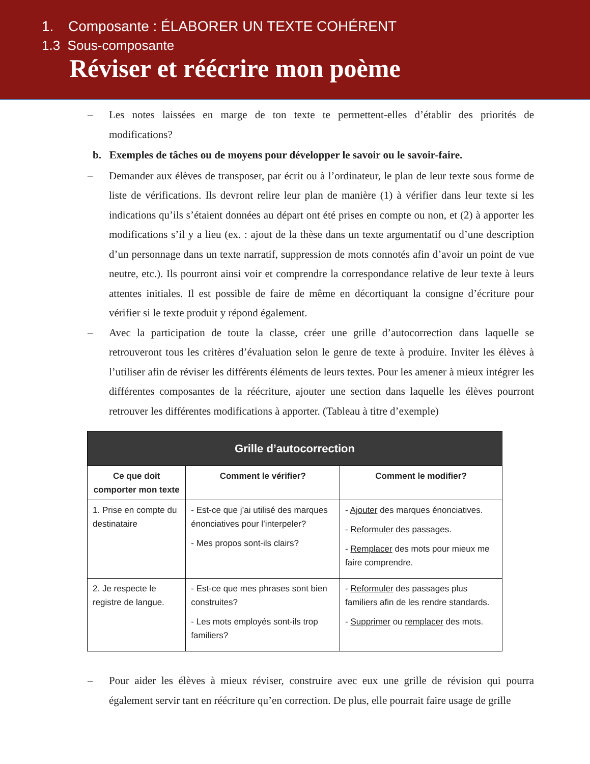1. Composante : ÉLABORER UN TEXTE COHÉRENT
1.3 Sous-composante
Réviser et réécrire mon poème
– Les notes laissées en marge de ton texte te permettent-elles d’établir des priorités de modifications?
b. Exemples de tâches ou de moyens pour développer le savoir ou le savoir-faire.
– Demander aux élèves de transposer, par écrit ou à l’ordinateur, le plan de leur texte sous forme de liste de vérifications. Ils devront relire leur plan de manière (1) à vérifier dans leur texte si les indications qu’ils s’étaient données au départ ont été prises en compte ou non, et (2) à apporter les modifications s’il y a lieu (ex. : ajout de la thèse dans un texte argumentatif ou d’une description d’un personnage dans un texte narratif, suppression de mots connotés afin d’avoir un point de vue neutre, etc.). Ils pourront ainsi voir et comprendre la correspondance relative de leur texte à leurs attentes initiales. Il est possible de faire de même en décortiquant la consigne d’écriture pour vérifier si le texte produit y répond également.
– Avec la participation de toute la classe, créer une grille d’autocorrection dans laquelle se retrouveront tous les critères d’évaluation selon le genre de texte à produire. Inviter les élèves à l’utiliser afin de réviser les différents éléments de leurs textes. Pour les amener à mieux intégrer les différentes composantes de la réécriture, ajouter une section dans laquelle les élèves pourront retrouver les différentes modifications à apporter. (Tableau à titre d’exemple)
| Grille d’autocorrection | | |
| --- | --- | --- |
| Ce que doit comporter mon texte | Comment le vérifier? | Comment le modifier? |
| 1. Prise en compte du destinataire | - Est-ce que j’ai utilisé des marques énonciatives pour l’interpeler? - Mes propos sont-ils clairs? | - Ajouter des marques énonciatives. - Reformuler des passages. - Remplacer des mots pour mieux me faire comprendre. |
| 2. Je respecte le registre de langue. | - Est-ce que mes phrases sont bien construites? - Les mots employés sont-ils trop familiers? | - Reformuler des passages plus familiers afin de les rendre standards. - Supprimer ou remplacer des mots. |
– Pour aider les élèves à mieux réviser, construire avec eux une grille de révision qui pourra également servir tant en réécriture qu’en correction. De plus, elle pourrait faire usage de grille